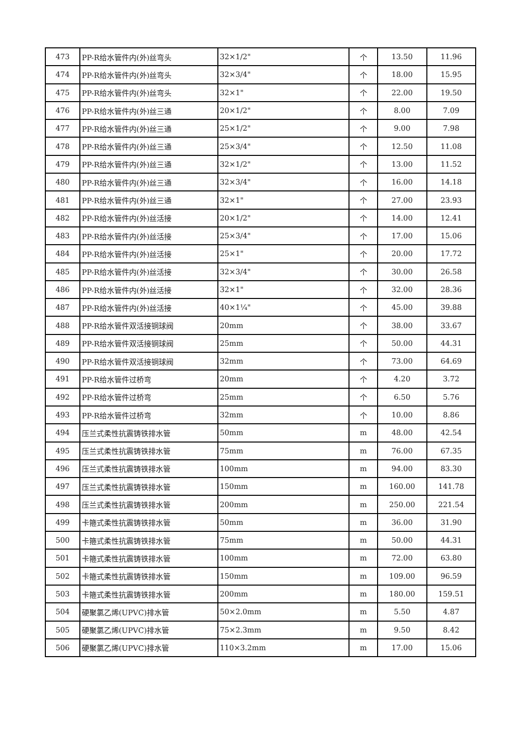| 473 | PP-R给水管件内(外)丝弯头 | 32×1/2" | 个 | 13.50 | 11.96 |
| 474 | PP-R给水管件内(外)丝弯头 | 32×3/4" | 个 | 18.00 | 15.95 |
| 475 | PP-R给水管件内(外)丝弯头 | 32×1" | 个 | 22.00 | 19.50 |
| 476 | PP-R给水管件内(外)丝三通 | 20×1/2" | 个 | 8.00 | 7.09 |
| 477 | PP-R给水管件内(外)丝三通 | 25×1/2" | 个 | 9.00 | 7.98 |
| 478 | PP-R给水管件内(外)丝三通 | 25×3/4" | 个 | 12.50 | 11.08 |
| 479 | PP-R给水管件内(外)丝三通 | 32×1/2" | 个 | 13.00 | 11.52 |
| 480 | PP-R给水管件内(外)丝三通 | 32×3/4" | 个 | 16.00 | 14.18 |
| 481 | PP-R给水管件内(外)丝三通 | 32×1" | 个 | 27.00 | 23.93 |
| 482 | PP-R给水管件内(外)丝活接 | 20×1/2" | 个 | 14.00 | 12.41 |
| 483 | PP-R给水管件内(外)丝活接 | 25×3/4" | 个 | 17.00 | 15.06 |
| 484 | PP-R给水管件内(外)丝活接 | 25×1" | 个 | 20.00 | 17.72 |
| 485 | PP-R给水管件内(外)丝活接 | 32×3/4" | 个 | 30.00 | 26.58 |
| 486 | PP-R给水管件内(外)丝活接 | 32×1" | 个 | 32.00 | 28.36 |
| 487 | PP-R给水管件内(外)丝活接 | 40×1¼" | 个 | 45.00 | 39.88 |
| 488 | PP-R给水管件双活接铜球阀 | 20mm | 个 | 38.00 | 33.67 |
| 489 | PP-R给水管件双活接铜球阀 | 25mm | 个 | 50.00 | 44.31 |
| 490 | PP-R给水管件双活接铜球阀 | 32mm | 个 | 73.00 | 64.69 |
| 491 | PP-R给水管件过桥弯 | 20mm | 个 | 4.20 | 3.72 |
| 492 | PP-R给水管件过桥弯 | 25mm | 个 | 6.50 | 5.76 |
| 493 | PP-R给水管件过桥弯 | 32mm | 个 | 10.00 | 8.86 |
| 494 | 压兰式柔性抗震铸铁排水管 | 50mm | m | 48.00 | 42.54 |
| 495 | 压兰式柔性抗震铸铁排水管 | 75mm | m | 76.00 | 67.35 |
| 496 | 压兰式柔性抗震铸铁排水管 | 100mm | m | 94.00 | 83.30 |
| 497 | 压兰式柔性抗震铸铁排水管 | 150mm | m | 160.00 | 141.78 |
| 498 | 压兰式柔性抗震铸铁排水管 | 200mm | m | 250.00 | 221.54 |
| 499 | 卡箍式柔性抗震铸铁排水管 | 50mm | m | 36.00 | 31.90 |
| 500 | 卡箍式柔性抗震铸铁排水管 | 75mm | m | 50.00 | 44.31 |
| 501 | 卡箍式柔性抗震铸铁排水管 | 100mm | m | 72.00 | 63.80 |
| 502 | 卡箍式柔性抗震铸铁排水管 | 150mm | m | 109.00 | 96.59 |
| 503 | 卡箍式柔性抗震铸铁排水管 | 200mm | m | 180.00 | 159.51 |
| 504 | 硬聚氯乙烯(UPVC)排水管 | 50×2.0mm | m | 5.50 | 4.87 |
| 505 | 硬聚氯乙烯(UPVC)排水管 | 75×2.3mm | m | 9.50 | 8.42 |
| 506 | 硬聚氯乙烯(UPVC)排水管 | 110×3.2mm | m | 17.00 | 15.06 |